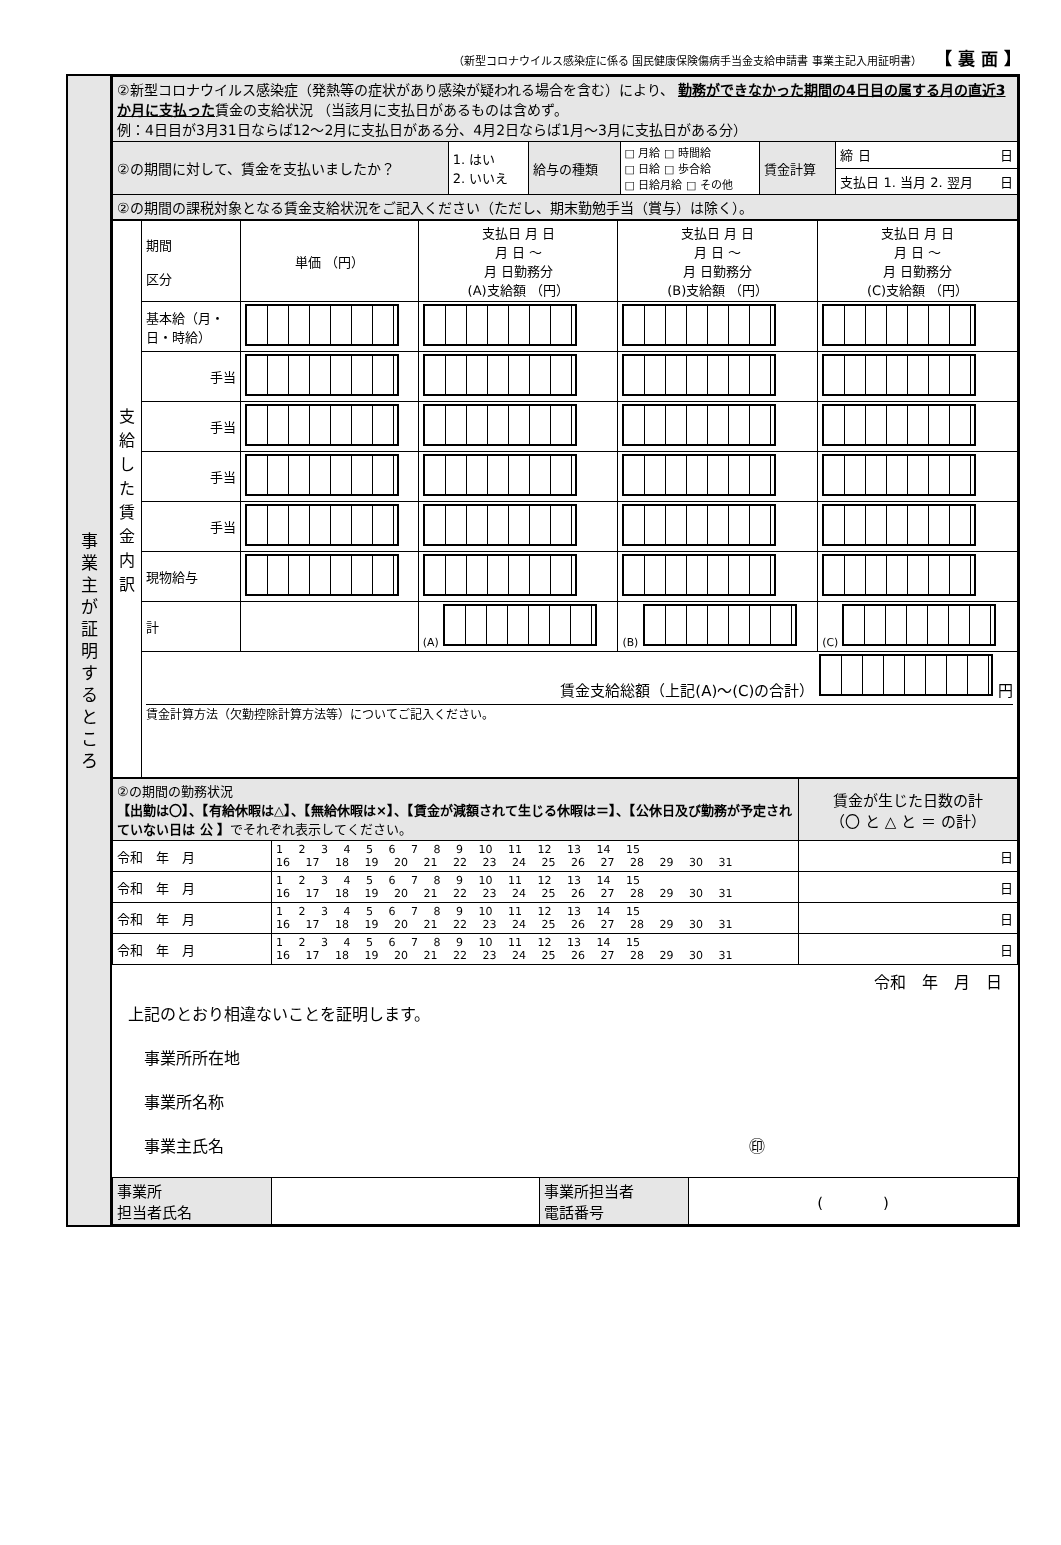（新型コロナウイルス感染症に係る 国民健康保険傷病手当金支給申請書 事業主記入用証明書） 【 裏 面 】
事
業
主
が
証
明
す
る
と
こ
ろ
| ②新型コロナウイルス感染症（発熱等の症状があり感染が疑われる場合を含む）により、 勤務ができなかった期間の4日目の属する月の直近3か月に支払った 賃金の支給状況 （当該月に支払日があるものは含めず。 例：4日目が3月31日ならば12～2月に支払日がある分、4月2日ならば1月～3月に支払日がある分） | | | | | |
| ②の期間に対して、賃金を支払いましたか？ | 1. はい 2. いいえ | 給与の種類 | □ 月給 □ 時間給 □ 日給 □ 歩合給 □ 日給月給 □ その他 | 賃金計算 | 締 日 日 |
| | | | | | 支払日 1. 当月 2. 翌月 日 |
| ②の期間の課税対象となる賃金支給状況をご記入ください（ただし、期末勤勉手当（賞与）は除く）。 | | | | | |
| 支 給 し た 賃 金 内 訳 | 期間 区分 | 単価 （円） | 支払日 月 日 月 日 ～ 月 日勤務分 (A)支給額 （円） | 支払日 月 日 月 日 ～ 月 日勤務分 (B)支給額 （円） | 支払日 月 日 月 日 ～ 月 日勤務分 (C)支給額 （円） |
| | 基本給（月・日・時給） | | | | |
| | 手当 | | | | |
| | 手当 | | | | |
| | 手当 | | | | |
| | 手当 | | | | |
| | 現物給与 | | | | |
| | 計 | | (A) | (B) | (C) |
| | 賃金支給総額（上記(A)～(C)の合計） 円 賃金計算方法（欠勤控除計算方法等）についてご記入ください。 | | | | |
| ②の期間の勤務状況 【出勤は〇】、【有給休暇は△】、【無給休暇は×】、【賃金が減額されて生じる休暇は＝】、【公休日及び勤務が予定されていない日は 公 】 でそれぞれ表示してください。 | | 賃金が生じた日数の計 （〇 と △ と ＝ の計） |
| 令和 年 月 | 1 2 3 4 5 6 7 8 9 10 11 12 13 14 15 16 17 18 19 20 21 22 23 24 25 26 27 28 29 30 31 | 日 |
| 令和 年 月 | 1 2 3 4 5 6 7 8 9 10 11 12 13 14 15 16 17 18 19 20 21 22 23 24 25 26 27 28 29 30 31 | 日 |
| 令和 年 月 | 1 2 3 4 5 6 7 8 9 10 11 12 13 14 15 16 17 18 19 20 21 22 23 24 25 26 27 28 29 30 31 | 日 |
| 令和 年 月 | 1 2 3 4 5 6 7 8 9 10 11 12 13 14 15 16 17 18 19 20 21 22 23 24 25 26 27 28 29 30 31 | 日 |
令和　年　月　日
上記のとおり相違ないことを証明します。
　事業所所在地
　事業所名称
　事業主氏名 ㊞
| 事業所 担当者氏名 | | 事業所担当者 電話番号 | ( ) |